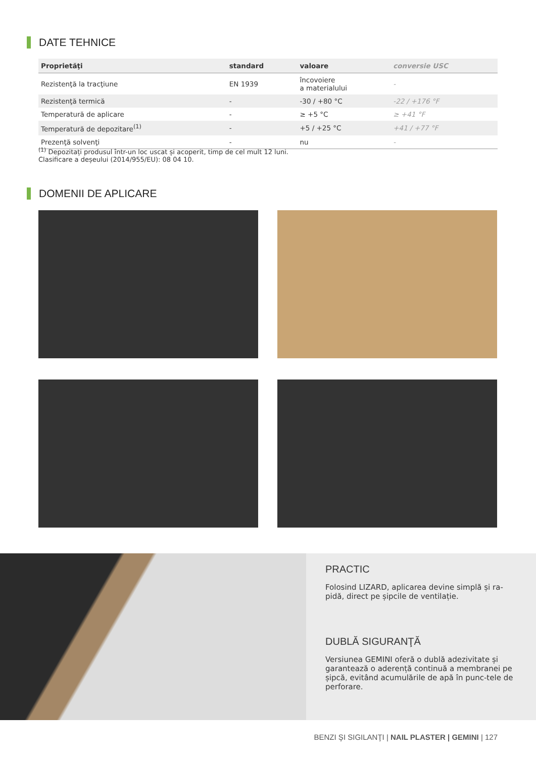DATE TEHNICE
| Proprietăţi | standard | valoare | conversie USC |
| --- | --- | --- | --- |
| Rezistenţă la tracţiune | EN 1939 | încovoiere a materialului | - |
| Rezistenţă termică | - | -30 / +80 °C | -22 / +176 °F |
| Temperatură de aplicare | - | ≥ +5 °C | ≥ +41 °F |
| Temperatură de depozitare<sup>(1)</sup> | - | +5 / +25 °C | +41 / +77 °F |
| Prezenţă solvenţi | - | nu | - |
<sup>(1)</sup> Depozitați produsul într-un loc uscat și acoperit, timp de cel mult 12 luni.
Clasificare a deșeului (2014/955/EU): 08 04 10.
DOMENII DE APLICARE
PRACTIC
Folosind LIZARD, aplicarea devine simplă și ra-pidă, direct pe șipcile de ventilație.
DUBLĂ SIGURANŢĂ
Versiunea GEMINI oferă o dublă adezivitate și garantează o aderență continuă a membranei pe șipcă, evitând acumulările de apă în punc-tele de perforare.
BENZI ŞI SIGILANŢI | NAIL PLASTER | GEMINI | 127